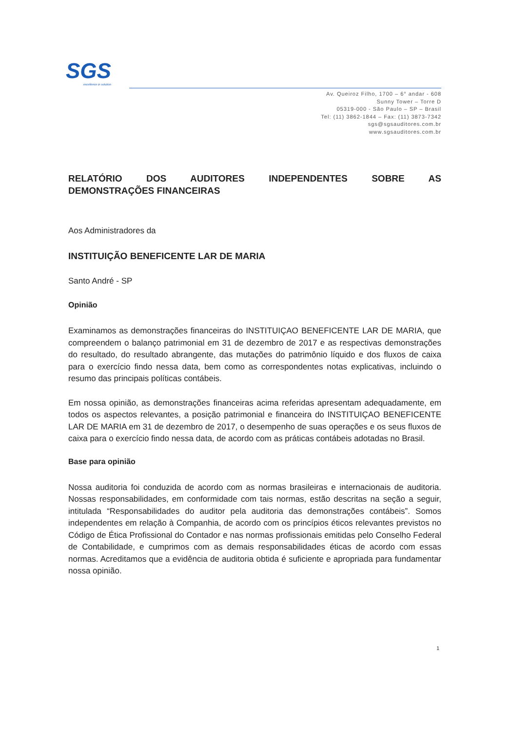SGS
excellence in solution
Av. Queiroz Filho, 1700 – 6° andar - 608
Sunny Tower – Torre D
05319-000 - São Paulo – SP – Brasil
Tel: (11) 3862-1844 – Fax: (11) 3873-7342
sgs@sgsauditores.com.br
www.sgsauditores.com.br
RELATÓRIO DOS AUDITORES INDEPENDENTES SOBRE AS
DEMONSTRAÇÕES FINANCEIRAS
Aos Administradores da
INSTITUIÇÃO BENEFICENTE LAR DE MARIA
Santo André - SP
Opinião
Examinamos as demonstrações financeiras do INSTITUIÇAO BENEFICENTE LAR DE MARIA, que compreendem o balanço patrimonial em 31 de dezembro de 2017 e as respectivas demonstrações do resultado, do resultado abrangente, das mutações do patrimônio líquido e dos fluxos de caixa para o exercício findo nessa data, bem como as correspondentes notas explicativas, incluindo o resumo das principais políticas contábeis.
Em nossa opinião, as demonstrações financeiras acima referidas apresentam adequadamente, em todos os aspectos relevantes, a posição patrimonial e financeira do INSTITUIÇAO BENEFICENTE LAR DE MARIA em 31 de dezembro de 2017, o desempenho de suas operações e os seus fluxos de caixa para o exercício findo nessa data, de acordo com as práticas contábeis adotadas no Brasil.
Base para opinião
Nossa auditoria foi conduzida de acordo com as normas brasileiras e internacionais de auditoria. Nossas responsabilidades, em conformidade com tais normas, estão descritas na seção a seguir, intitulada “Responsabilidades do auditor pela auditoria das demonstrações contábeis”. Somos independentes em relação à Companhia, de acordo com os princípios éticos relevantes previstos no Código de Ética Profissional do Contador e nas normas profissionais emitidas pelo Conselho Federal de Contabilidade, e cumprimos com as demais responsabilidades éticas de acordo com essas normas. Acreditamos que a evidência de auditoria obtida é suficiente e apropriada para fundamentar nossa opinião.
1